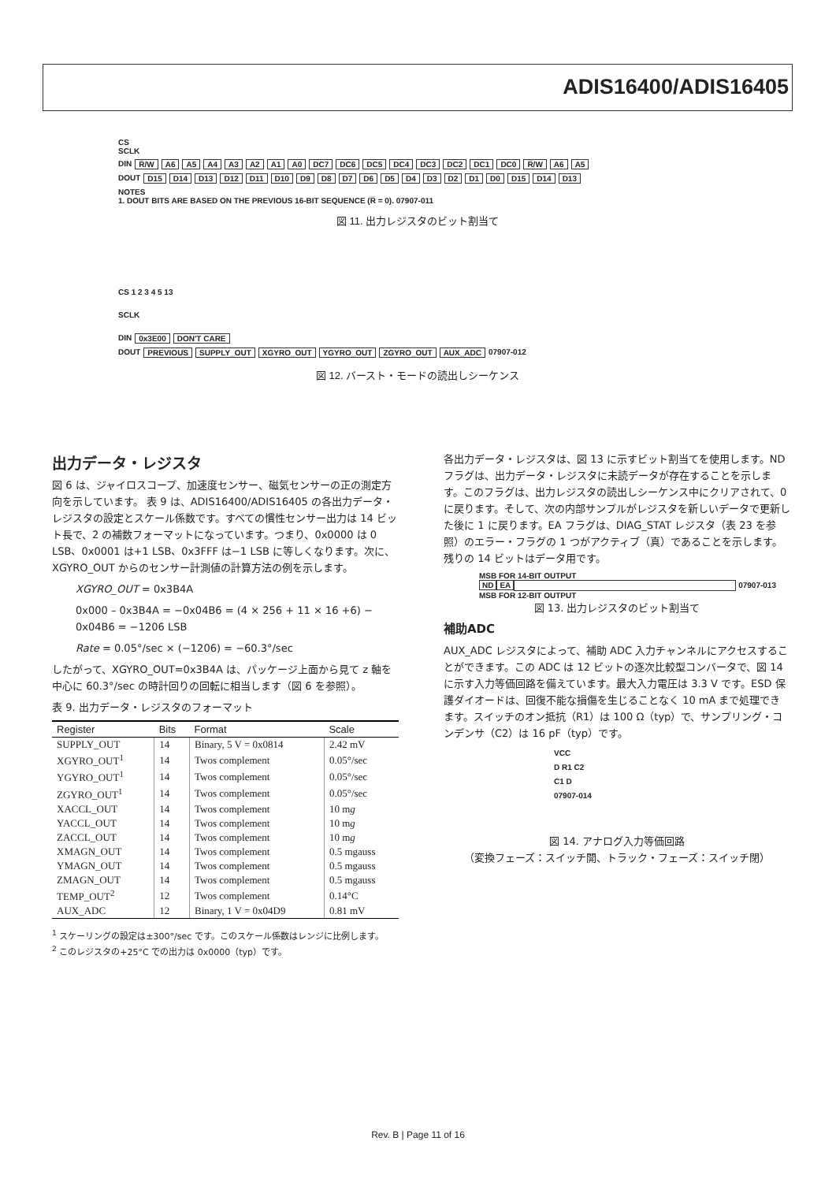ADIS16400/ADIS16405
CS
SCLK
DIN R̅/W A6 A5 A4 A3 A2 A1 A0 DC7 DC6 DC5 DC4 DC3 DC2 DC1 DC0 R̅/W A6 A5
DOUT D15 D14 D13 D12 D11 D10 D9 D8 D7 D6 D5 D4 D3 D2 D1 D0 D15 D14 D13
NOTES
1. DOUT BITS ARE BASED ON THE PREVIOUS 16-BIT SEQUENCE (R̅ = 0). 07907-011
図 11. 出力レジスタのビット割当て
CS 1 2 3 4 5 13
SCLK
DIN 0x3E00 DON'T CARE
DOUT PREVIOUS SUPPLY_OUT XGYRO_OUT YGYRO_OUT ZGYRO_OUT AUX_ADC 07907-012
図 12. バースト・モードの読出しシーケンス
出力データ・レジスタ
図 6 は、ジャイロスコープ、加速度センサー、磁気センサーの正の測定方向を示しています。 表 9 は、ADIS16400/ADIS16405 の各出力データ・レジスタの設定とスケール係数です。すべての慣性センサー出力は 14 ビット長で、2 の補数フォーマットになっています。つまり、0x0000 は 0 LSB、0x0001 は+1 LSB、0x3FFF は−1 LSB に等しくなります。次に、XGYRO_OUT からのセンサー計測値の計算方法の例を示します。
XGYRO_OUT = 0x3B4A
0x000 – 0x3B4A = −0x04B6 = (4 × 256 + 11 × 16 +6) − 0x04B6 = −1206 LSB
Rate = 0.05°/sec × (−1206) = −60.3°/sec
したがって、XGYRO_OUT=0x3B4A は、パッケージ上面から見て z 軸を中心に 60.3°/sec の時計回りの回転に相当します（図 6 を参照）。
表 9. 出力データ・レジスタのフォーマット
| Register | Bits | Format | Scale |
| --- | --- | --- | --- |
| SUPPLY_OUT | 14 | Binary, 5 V = 0x0814 | 2.42 mV |
| XGYRO_OUT<sup>1</sup> | 14 | Twos complement | 0.05°/sec |
| YGYRO_OUT<sup>1</sup> | 14 | Twos complement | 0.05°/sec |
| ZGYRO_OUT<sup>1</sup> | 14 | Twos complement | 0.05°/sec |
| XACCL_OUT | 14 | Twos complement | 10 m g |
| YACCL_OUT | 14 | Twos complement | 10 m g |
| ZACCL_OUT | 14 | Twos complement | 10 m g |
| XMAGN_OUT | 14 | Twos complement | 0.5 mgauss |
| YMAGN_OUT | 14 | Twos complement | 0.5 mgauss |
| ZMAGN_OUT | 14 | Twos complement | 0.5 mgauss |
| TEMP_OUT<sup>2</sup> | 12 | Twos complement | 0.14°C |
| AUX_ADC | 12 | Binary, 1 V = 0x04D9 | 0.81 mV |
<sup>1</sup> スケーリングの設定は±300°/sec です。このスケール係数はレンジに比例します。
<sup>2</sup> このレジスタの+25°C での出力は 0x0000（typ）です。
各出力データ・レジスタは、図 13 に示すビット割当てを使用します。ND フラグは、出力データ・レジスタに未読データが存在することを示します。このフラグは、出力レジスタの読出しシーケンス中にクリアされて、0 に戻ります。そして、次の内部サンプルがレジスタを新しいデータで更新した後に 1 に戻ります。EA フラグは、DIAG_STAT レジスタ（表 23 を参照）のエラー・フラグの 1 つがアクティブ（真）であることを示します。残りの 14 ビットはデータ用です。
MSB FOR 14-BIT OUTPUT
ND EA 07907-013
MSB FOR 12-BIT OUTPUT
図 13. 出力レジスタのビット割当て
補助ADC
AUX_ADC レジスタによって、補助 ADC 入力チャンネルにアクセスすることができます。この ADC は 12 ビットの逐次比較型コンバータで、図 14 に示す入力等価回路を備えています。最大入力電圧は 3.3 V です。ESD 保護ダイオードは、回復不能な損傷を生じることなく 10 mA まで処理できます。スイッチのオン抵抗（R1）は 100 Ω（typ）で、サンプリング・コンデンサ（C2）は 16 pF（typ）です。
VCC
D R1 C2
C1 D
07907-014
図 14. アナログ入力等価回路
（変換フェーズ：スイッチ開、トラック・フェーズ：スイッチ閉）
Rev. B | Page 11 of 16